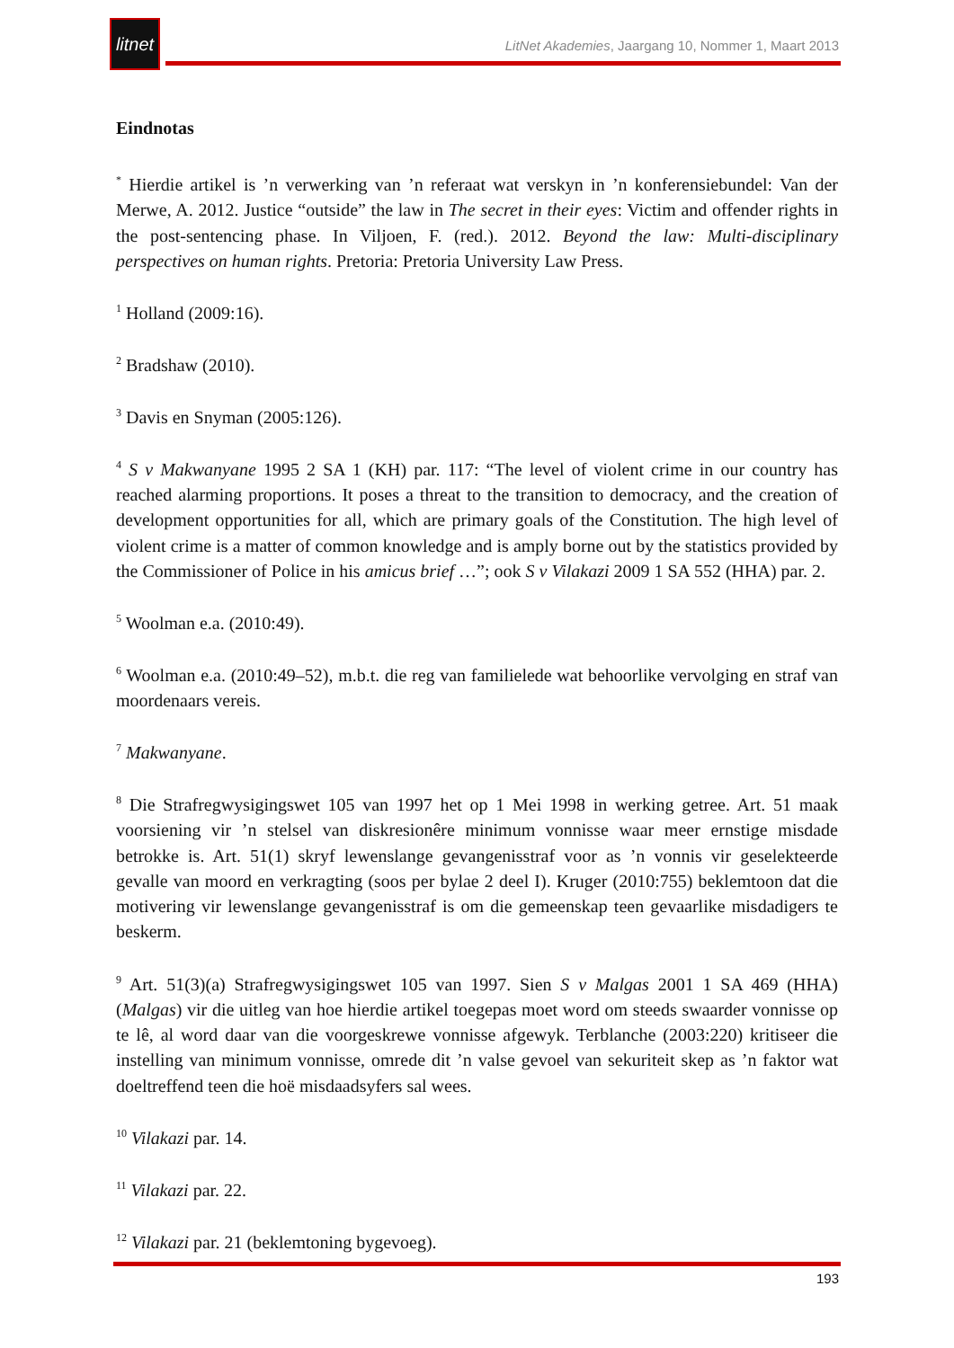litnet
LitNet Akademies, Jaargang 10, Nommer 1, Maart 2013
Eindnotas
<sup>*</sup> Hierdie artikel is ’n verwerking van ’n referaat wat verskyn in ’n konferensiebundel: Van der Merwe, A. 2012. Justice “outside” the law in The secret in their eyes: Victim and offender rights in the post-sentencing phase. In Viljoen, F. (red.). 2012. Beyond the law: Multi-disciplinary perspectives on human rights. Pretoria: Pretoria University Law Press.
<sup>1</sup> Holland (2009:16).
<sup>2</sup> Bradshaw (2010).
<sup>3</sup> Davis en Snyman (2005:126).
<sup>4</sup> S v Makwanyane 1995 2 SA 1 (KH) par. 117: “The level of violent crime in our country has reached alarming proportions. It poses a threat to the transition to democracy, and the creation of development opportunities for all, which are primary goals of the Constitution. The high level of violent crime is a matter of common knowledge and is amply borne out by the statistics provided by the Commissioner of Police in his amicus brief …”; ook S v Vilakazi 2009 1 SA 552 (HHA) par. 2.
<sup>5</sup> Woolman e.a. (2010:49).
<sup>6</sup> Woolman e.a. (2010:49–52), m.b.t. die reg van familielede wat behoorlike vervolging en straf van moordenaars vereis.
<sup>7</sup> Makwanyane.
<sup>8</sup> Die Strafregwysigingswet 105 van 1997 het op 1 Mei 1998 in werking getree. Art. 51 maak voorsiening vir ’n stelsel van diskresionêre minimum vonnisse waar meer ernstige misdade betrokke is. Art. 51(1) skryf lewenslange gevangenisstraf voor as ’n vonnis vir geselekteerde gevalle van moord en verkragting (soos per bylae 2 deel I). Kruger (2010:755) beklemtoon dat die motivering vir lewenslange gevangenisstraf is om die gemeenskap teen gevaarlike misdadigers te beskerm.
<sup>9</sup> Art. 51(3)(a) Strafregwysigingswet 105 van 1997. Sien S v Malgas 2001 1 SA 469 (HHA) (Malgas) vir die uitleg van hoe hierdie artikel toegepas moet word om steeds swaarder vonnisse op te lê, al word daar van die voorgeskrewe vonnisse afgewyk. Terblanche (2003:220) kritiseer die instelling van minimum vonnisse, omrede dit ’n valse gevoel van sekuriteit skep as ’n faktor wat doeltreffend teen die hoë misdaadsyfers sal wees.
<sup>10</sup> Vilakazi par. 14.
<sup>11</sup> Vilakazi par. 22.
<sup>12</sup> Vilakazi par. 21 (beklemtoning bygevoeg).
193